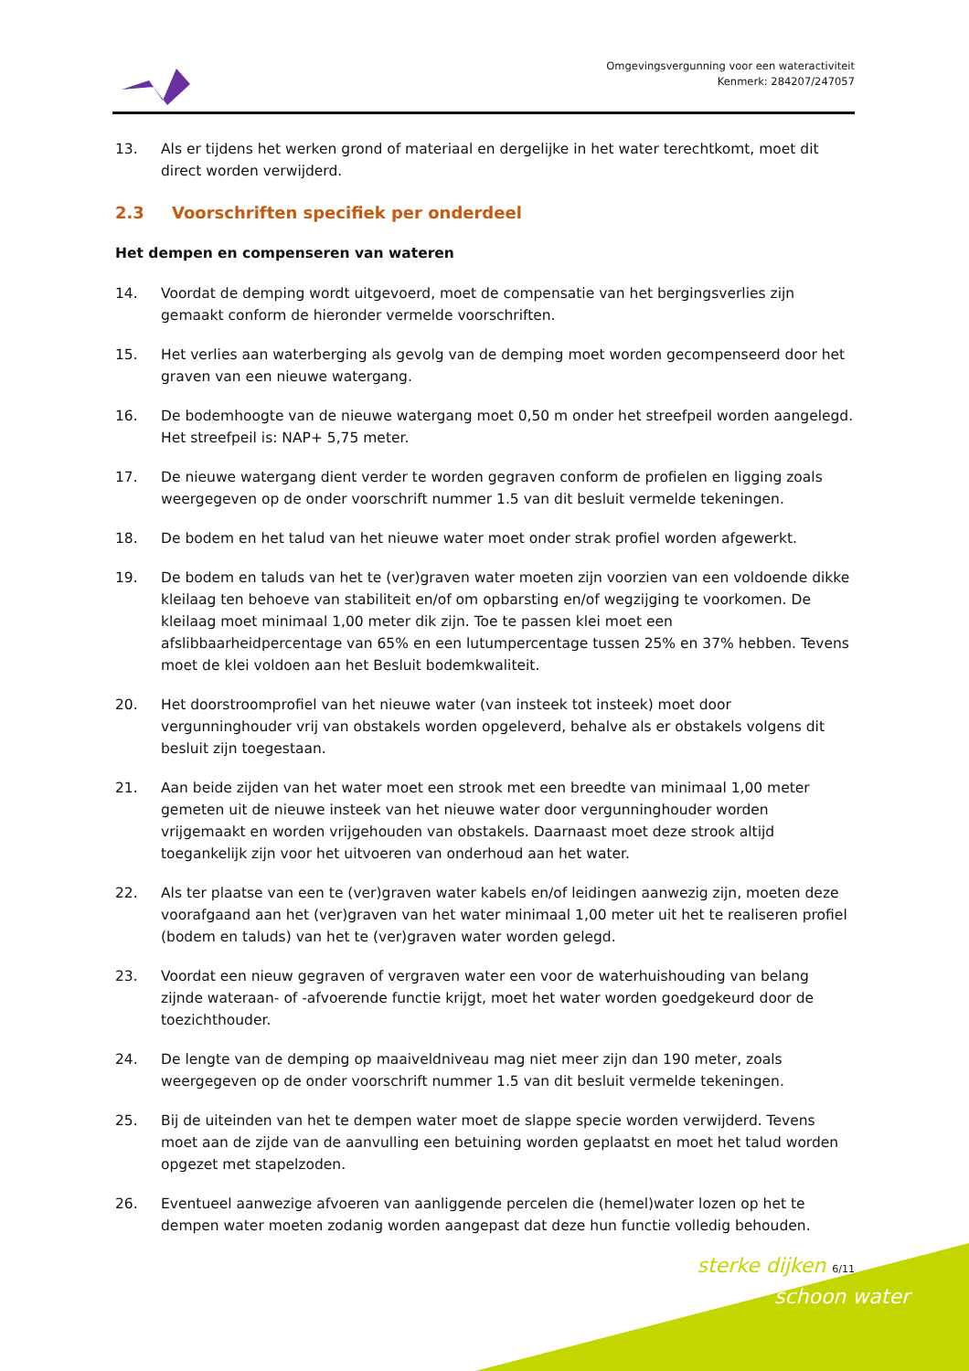Omgevingsvergunning voor een wateractiviteit
Kenmerk: 284207/247057
13. Als er tijdens het werken grond of materiaal en dergelijke in het water terechtkomt, moet dit direct worden verwijderd.
2.3 Voorschriften specifiek per onderdeel
Het dempen en compenseren van wateren
14. Voordat de demping wordt uitgevoerd, moet de compensatie van het bergingsverlies zijn gemaakt conform de hieronder vermelde voorschriften.
15. Het verlies aan waterberging als gevolg van de demping moet worden gecompenseerd door het graven van een nieuwe watergang.
16. De bodemhoogte van de nieuwe watergang moet 0,50 m onder het streefpeil worden aangelegd. Het streefpeil is: NAP+ 5,75 meter.
17. De nieuwe watergang dient verder te worden gegraven conform de profielen en ligging zoals weergegeven op de onder voorschrift nummer 1.5 van dit besluit vermelde tekeningen.
18. De bodem en het talud van het nieuwe water moet onder strak profiel worden afgewerkt.
19. De bodem en taluds van het te (ver)graven water moeten zijn voorzien van een voldoende dikke kleilaag ten behoeve van stabiliteit en/of om opbarsting en/of wegzijging te voorkomen. De kleilaag moet minimaal 1,00 meter dik zijn. Toe te passen klei moet een afslibbaarheidpercentage van 65% en een lutumpercentage tussen 25% en 37% hebben. Tevens moet de klei voldoen aan het Besluit bodemkwaliteit.
20. Het doorstroomprofiel van het nieuwe water (van insteek tot insteek) moet door vergunninghouder vrij van obstakels worden opgeleverd, behalve als er obstakels volgens dit besluit zijn toegestaan.
21. Aan beide zijden van het water moet een strook met een breedte van minimaal 1,00 meter gemeten uit de nieuwe insteek van het nieuwe water door vergunninghouder worden vrijgemaakt en worden vrijgehouden van obstakels. Daarnaast moet deze strook altijd toegankelijk zijn voor het uitvoeren van onderhoud aan het water.
22. Als ter plaatse van een te (ver)graven water kabels en/of leidingen aanwezig zijn, moeten deze voorafgaand aan het (ver)graven van het water minimaal 1,00 meter uit het te realiseren profiel (bodem en taluds) van het te (ver)graven water worden gelegd.
23. Voordat een nieuw gegraven of vergraven water een voor de waterhuishouding van belang zijnde wateraan- of -afvoerende functie krijgt, moet het water worden goedgekeurd door de toezichthouder.
24. De lengte van de demping op maaiveldniveau mag niet meer zijn dan 190 meter, zoals weergegeven op de onder voorschrift nummer 1.5 van dit besluit vermelde tekeningen.
25. Bij de uiteinden van het te dempen water moet de slappe specie worden verwijderd. Tevens moet aan de zijde van de aanvulling een betuining worden geplaatst en moet het talud worden opgezet met stapelzoden.
26. Eventueel aanwezige afvoeren van aanliggende percelen die (hemel)water lozen op het te dempen water moeten zodanig worden aangepast dat deze hun functie volledig behouden.
sterke dijken 6/11
schoon water